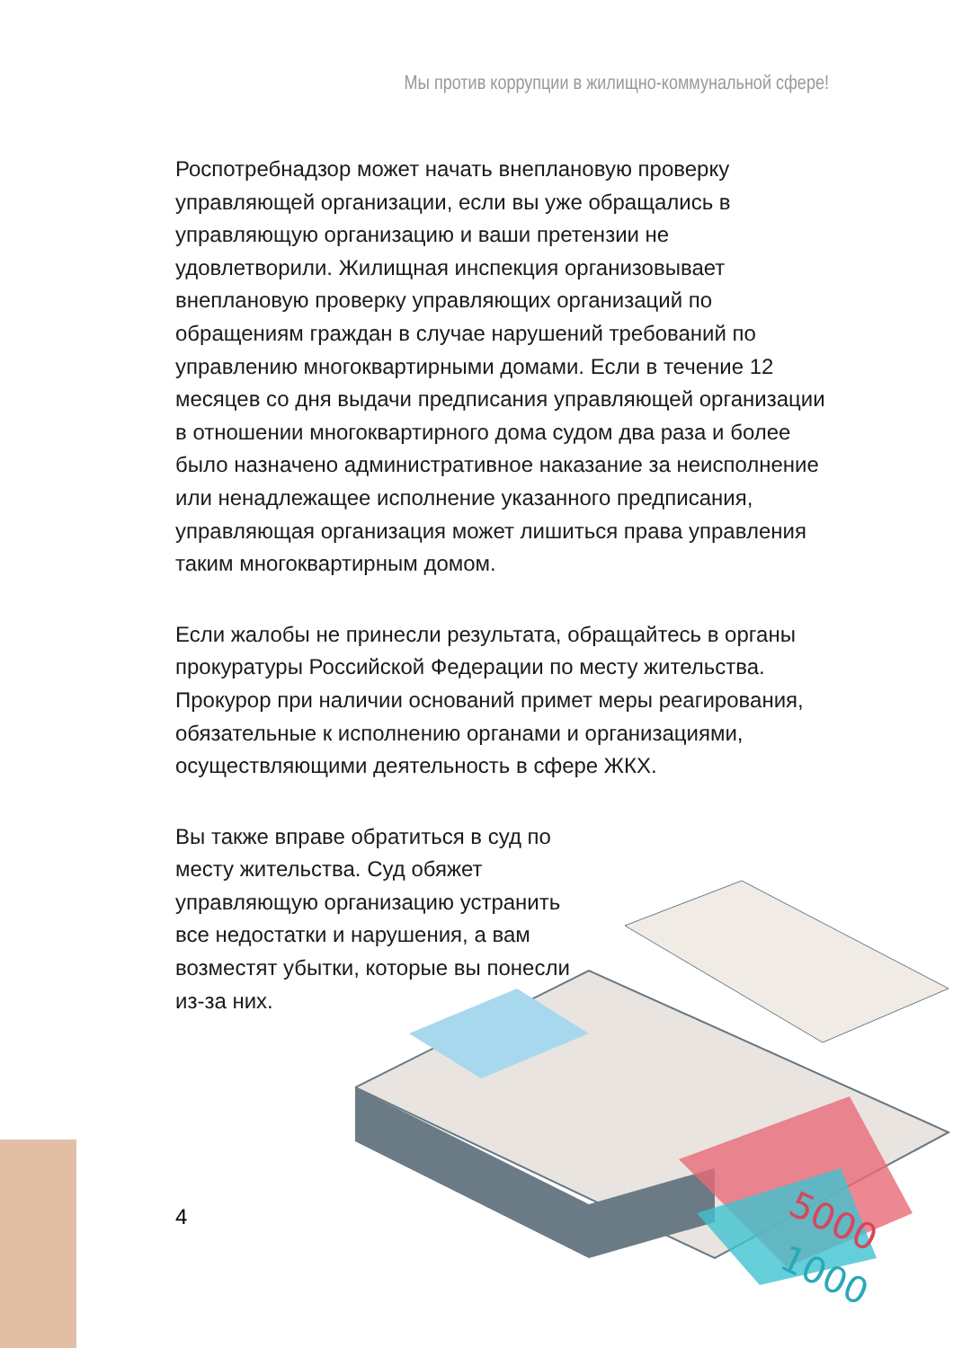Мы против коррупции в жилищно-коммунальной сфере!
Роспотребнадзор может начать внеплановую проверку управляющей организации, если вы уже обращались в управляющую организацию и ваши претензии не удовлетворили. Жилищная инспекция организовывает внеплановую проверку управляющих организаций по обращениям граждан в случае нарушений требований по управлению многоквартирными домами. Если в течение 12 месяцев со дня выдачи предписания управляющей организации в отношении многоквартирного дома судом два раза и более было назначено административное наказание за неисполнение или ненадлежащее исполнение указанного предписания, управляющая организация может лишиться права управления таким многоквартирным домом.
Если жалобы не принесли результата, обращайтесь в органы прокуратуры Российской Федерации по месту жительства. Прокурор при наличии оснований примет меры реагирования, обязательные к исполнению органами и организациями, осуществляющими деятельность в сфере ЖКХ.
Вы также вправе обратиться в суд по месту жительства. Суд обяжет управляющую организацию устранить все недостатки и нарушения, а вам возместят убытки, которые вы понесли из-за них.
5000
1000
4